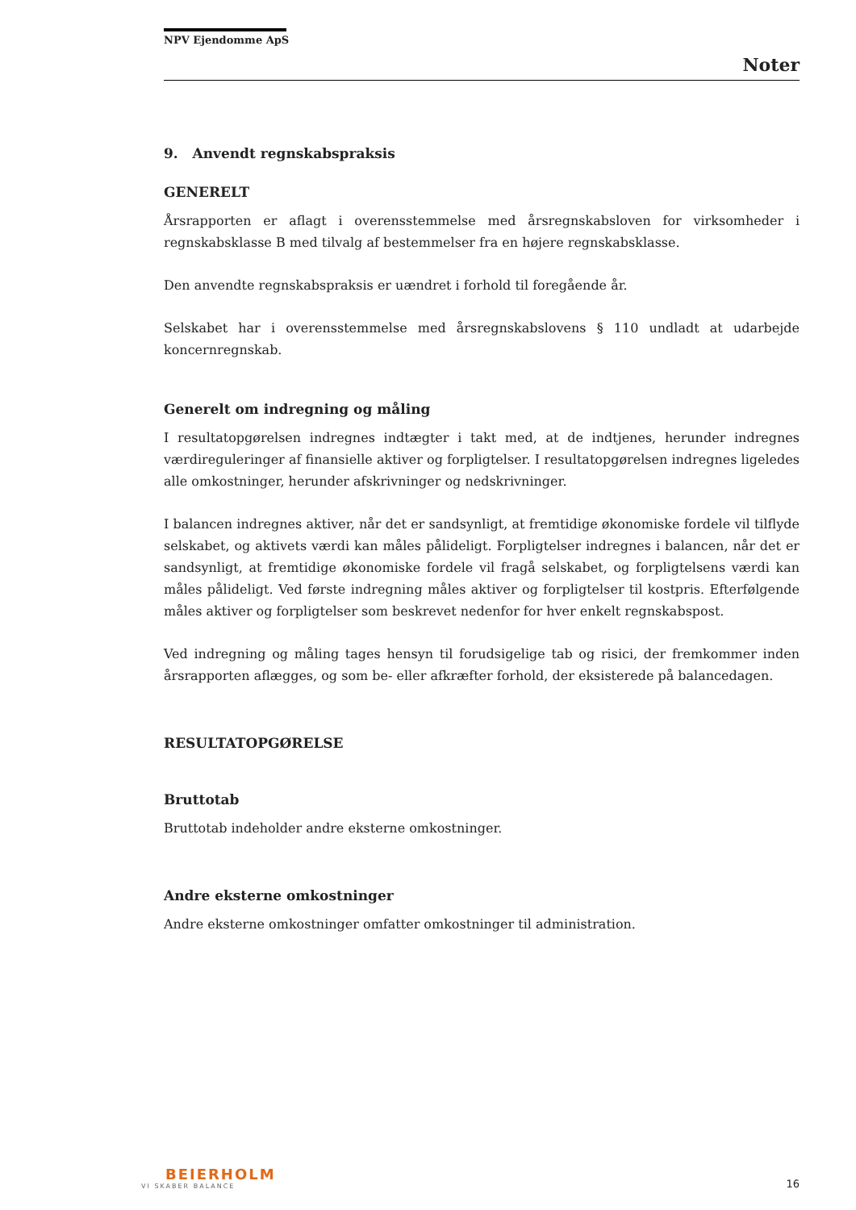NPV Ejendomme ApS
Noter
9. Anvendt regnskabspraksis
GENERELT
Årsrapporten er aflagt i overensstemmelse med årsregnskabsloven for virksomheder i regnskabsklasse B med tilvalg af bestemmelser fra en højere regnskabsklasse.
Den anvendte regnskabspraksis er uændret i forhold til foregående år.
Selskabet har i overensstemmelse med årsregnskabslovens § 110 undladt at udarbejde koncernregnskab.
Generelt om indregning og måling
I resultatopgørelsen indregnes indtægter i takt med, at de indtjenes, herunder indregnes værdireguleringer af finansielle aktiver og forpligtelser. I resultatopgørelsen indregnes ligeledes alle omkostninger, herunder afskrivninger og nedskrivninger.
I balancen indregnes aktiver, når det er sandsynligt, at fremtidige økonomiske fordele vil tilflyde selskabet, og aktivets værdi kan måles pålideligt. Forpligtelser indregnes i balancen, når det er sandsynligt, at fremtidige økonomiske fordele vil fragå selskabet, og forpligtelsens værdi kan måles pålideligt. Ved første indregning måles aktiver og forpligtelser til kostpris. Efterfølgende måles aktiver og forpligtelser som beskrevet nedenfor for hver enkelt regnskabspost.
Ved indregning og måling tages hensyn til forudsigelige tab og risici, der fremkommer inden årsrapporten aflægges, og som be- eller afkræfter forhold, der eksisterede på balancedagen.
RESULTATOPGØRELSE
Bruttotab
Bruttotab indeholder andre eksterne omkostninger.
Andre eksterne omkostninger
Andre eksterne omkostninger omfatter omkostninger til administration.
BEIERHOLM
VI SKABER BALANCE
16